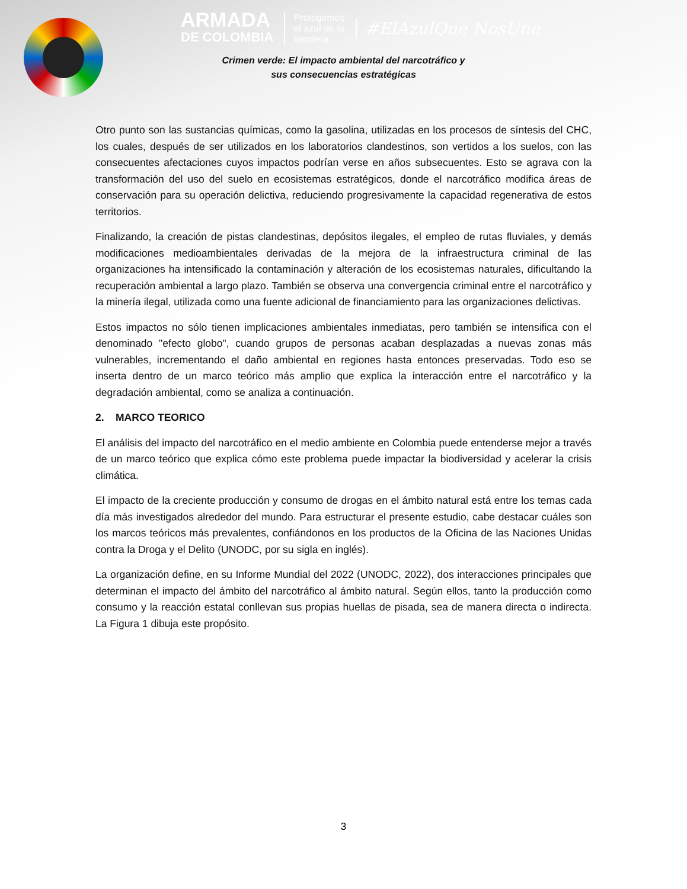ARMADA
DE COLOMBIA
Protegemos
el azul de la
bandera
#ElAzulQue NosUne
Crimen verde: El impacto ambiental del narcotráfico y
sus consecuencias estratégicas
Otro punto son las sustancias químicas, como la gasolina, utilizadas en los procesos de síntesis del CHC, los cuales, después de ser utilizados en los laboratorios clandestinos, son vertidos a los suelos, con las consecuentes afectaciones cuyos impactos podrían verse en años subsecuentes. Esto se agrava con la transformación del uso del suelo en ecosistemas estratégicos, donde el narcotráfico modifica áreas de conservación para su operación delictiva, reduciendo progresivamente la capacidad regenerativa de estos territorios.
Finalizando, la creación de pistas clandestinas, depósitos ilegales, el empleo de rutas fluviales, y demás modificaciones medioambientales derivadas de la mejora de la infraestructura criminal de las organizaciones ha intensificado la contaminación y alteración de los ecosistemas naturales, dificultando la recuperación ambiental a largo plazo. También se observa una convergencia criminal entre el narcotráfico y la minería ilegal, utilizada como una fuente adicional de financiamiento para las organizaciones delictivas.
Estos impactos no sólo tienen implicaciones ambientales inmediatas, pero también se intensifica con el denominado "efecto globo", cuando grupos de personas acaban desplazadas a nuevas zonas más vulnerables, incrementando el daño ambiental en regiones hasta entonces preservadas. Todo eso se inserta dentro de un marco teórico más amplio que explica la interacción entre el narcotráfico y la degradación ambiental, como se analiza a continuación.
2. MARCO TEORICO
El análisis del impacto del narcotráfico en el medio ambiente en Colombia puede entenderse mejor a través de un marco teórico que explica cómo este problema puede impactar la biodiversidad y acelerar la crisis climática.
El impacto de la creciente producción y consumo de drogas en el ámbito natural está entre los temas cada día más investigados alrededor del mundo. Para estructurar el presente estudio, cabe destacar cuáles son los marcos teóricos más prevalentes, confiándonos en los productos de la Oficina de las Naciones Unidas contra la Droga y el Delito (UNODC, por su sigla en inglés).
La organización define, en su Informe Mundial del 2022 (UNODC, 2022), dos interacciones principales que determinan el impacto del ámbito del narcotráfico al ámbito natural. Según ellos, tanto la producción como consumo y la reacción estatal conllevan sus propias huellas de pisada, sea de manera directa o indirecta. La Figura 1 dibuja este propósito.
3